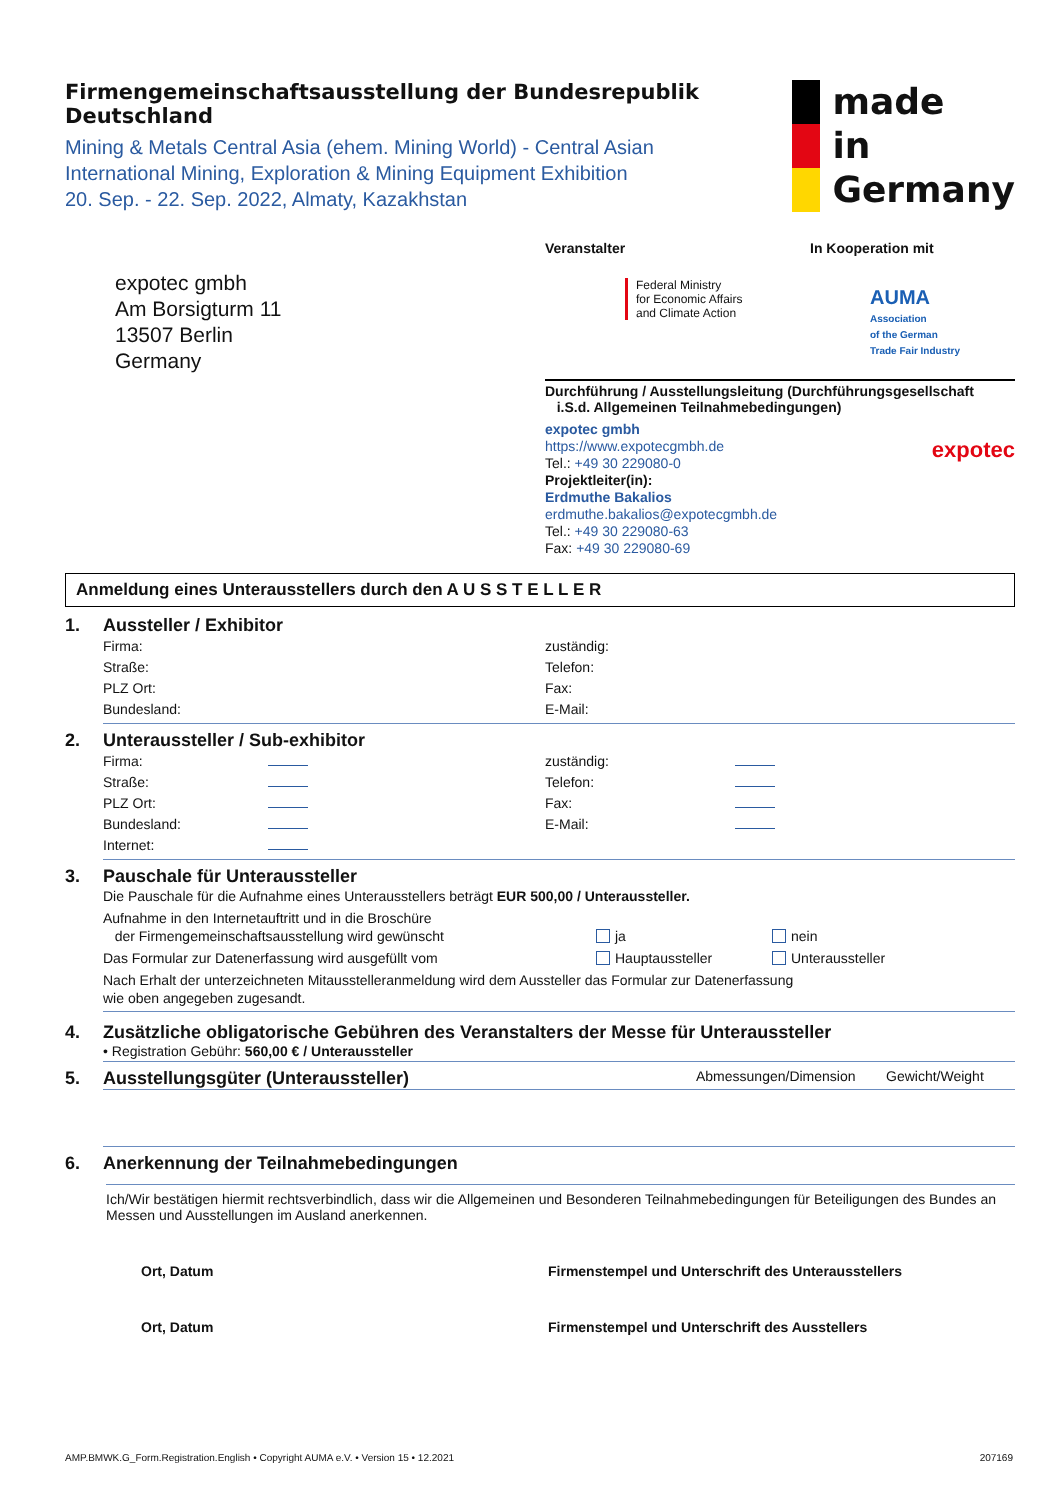Firmengemeinschaftsausstellung der Bundesrepublik Deutschland
Mining & Metals Central Asia (ehem. Mining World) - Central Asian
International Mining, Exploration & Mining Equipment Exhibition
20. Sep. - 22. Sep. 2022, Almaty, Kazakhstan
made
in
Germany
expotec gmbh
Am Borsigturm 11
13507 Berlin
Germany
Veranstalter
Federal Ministry
for Economic Affairs
and Climate Action
In Kooperation mit
AUMA
Association
of the German
Trade Fair Industry
Durchführung / Ausstellungsleitung (Durchführungsgesellschaft
i.S.d. Allgemeinen Teilnahmebedingungen)
expotec gmbh
https://www.expotecgmbh.de
Tel.: +49 30 229080-0
Projektleiter(in):
Erdmuthe Bakalios
erdmuthe.bakalios@expotecgmbh.de
Tel.: +49 30 229080-63
Fax: +49 30 229080-69
expotec
Anmeldung eines Unterausstellers durch den A U S S T E L L E R
1. Aussteller / Exhibitor
Firma:
zuständig:
Straße:
Telefon:
PLZ Ort:
Fax:
Bundesland:
E-Mail:
2. Unteraussteller / Sub-exhibitor
Firma:
zuständig:
Straße:
Telefon:
PLZ Ort:
Fax:
Bundesland:
E-Mail:
Internet:
3. Pauschale für Unteraussteller
Die Pauschale für die Aufnahme eines Unterausstellers beträgt EUR 500,00 / Unteraussteller.
Aufnahme in den Internetauftritt und in die Broschüre
der Firmengemeinschaftsausstellung wird gewünscht
ja nein
Das Formular zur Datenerfassung wird ausgefüllt vom Hauptaussteller Unteraussteller
Nach Erhalt der unterzeichneten Mitausstelleranmeldung wird dem Aussteller das Formular zur Datenerfassung
wie oben angegeben zugesandt.
4. Zusätzliche obligatorische Gebühren des Veranstalters der Messe für Unteraussteller
• Registration Gebühr: 560,00 € / Unteraussteller
5. Ausstellungsgüter (Unteraussteller)
Abmessungen/Dimension Gewicht/Weight
6. Anerkennung der Teilnahmebedingungen
Ich/Wir bestätigen hiermit rechtsverbindlich, dass wir die Allgemeinen und Besonderen Teilnahmebedingungen für Beteiligungen des Bundes an Messen und Ausstellungen im Ausland anerkennen.
Ort, Datum Firmenstempel und Unterschrift des Unterausstellers
Ort, Datum Firmenstempel und Unterschrift des Ausstellers
AMP.BMWK.G_Form.Registration.English • Copyright AUMA e.V. • Version 15 • 12.2021 207169